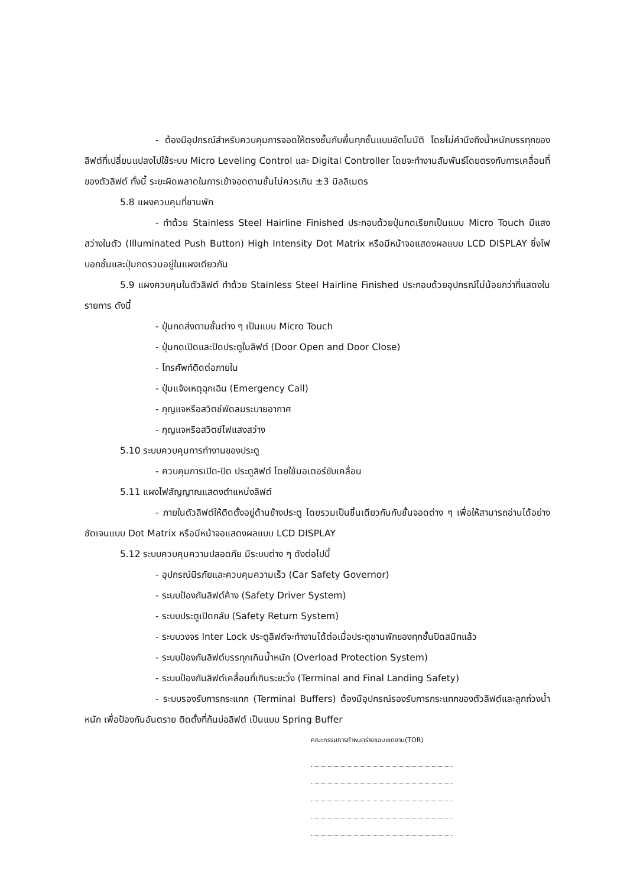- ต้องมีอุปกรณ์สำหรับควบคุมการจอดให้ตรงชั้นกับพื้นทุกชั้นแบบอัตโนมัติ โดยไม่คำนึงถึงน้ำหนักบรรทุกของลิฟต์ที่เปลี่ยนแปลงไปใช้ระบบ Micro Leveling Control และ Digital Controller โดยจะทำงานสัมพันธ์โดยตรงกับการเคลื่อนที่ของตัวลิฟต์ ทั้งนี้ ระยะผิดพลาดในการเข้าจอดตามชั้นไม่ควรเกิน ±3 มิลลิเมตร
5.8 แผงควบคุมที่ชานพัก
- ทำด้วย Stainless Steel Hairline Finished ประกอบด้วยปุ่มกดเรียกเป็นแบบ Micro Touch มีแสงสว่างในตัว (Illuminated Push Button) High Intensity Dot Matrix หรือมีหน้าจอแสดงผลแบบ LCD DISPLAY ซึ่งไฟบอกชั้นและปุ่มกดรวมอยู่ในแผงเดียวกัน
5.9 แผงควบคุมในตัวลิฟต์ ทำด้วย Stainless Steel Hairline Finished ประกอบด้วยอุปกรณ์ไม่น้อยกว่าที่แสดงในรายการ ดังนี้
- ปุ่มกดส่งตามชั้นต่าง ๆ เป็นแบบ Micro Touch
- ปุ่มกดเปิดและปิดประตูในลิฟต์ (Door Open and Door Close)
- โทรศัพท์ติดต่อภายใน
- ปุ่มแจ้งเหตุฉุกเฉิน (Emergency Call)
- กุญแจหรือสวิตช์พัดลมระบายอากาศ
- กุญแจหรือสวิตช์ไฟแสงสว่าง
5.10 ระบบควบคุมการทำงานของประตู
- ควบคุมการเปิด-ปิด ประตูลิฟต์ โดยใช้มอเตอร์ขับเคลื่อน
5.11 แผงไฟสัญญาณแสดงตำแหน่งลิฟต์
- ภายในตัวลิฟต์ให้ติดตั้งอยู่ด้านข้างประตู โดยรวมเป็นชิ้นเดียวกันกับชั้นจอดต่าง ๆ เพื่อให้สามารถอ่านได้อย่างชัดเจนแบบ Dot Matrix หรือมีหน้าจอแสดงผลแบบ LCD DISPLAY
5.12 ระบบควบคุมความปลอดภัย มีระบบต่าง ๆ ดังต่อไปนี้
- อุปกรณ์นิรภัยและควบคุมความเร็ว (Car Safety Governor)
- ระบบป้องกันลิฟต์ค้าง (Safety Driver System)
- ระบบประตูเปิดกลับ (Safety Return System)
- ระบบวงจร Inter Lock ประตูลิฟต์จะทำงานได้ต่อเมื่อประตูชานพักของทุกชั้นปิดสนิทแล้ว
- ระบบป้องกันลิฟต์บรรทุกเกินน้ำหนัก (Overload Protection System)
- ระบบป้องกันลิฟต์เคลื่อนที่เกินระยะวิ่ง (Terminal and Final Landing Safety)
- ระบบรองรับการกระแทก (Terminal Buffers) ต้องมีอุปกรณ์รองรับการกระแทกของตัวลิฟต์และลูกถ่วงน้ำหนัก เพื่อป้องกันอันตราย ติดตั้งที่ก้นบ่อลิฟต์ เป็นแบบ Spring Buffer
คณะกรรมการกำหนดร่างขอบเขตงาน(TOR)